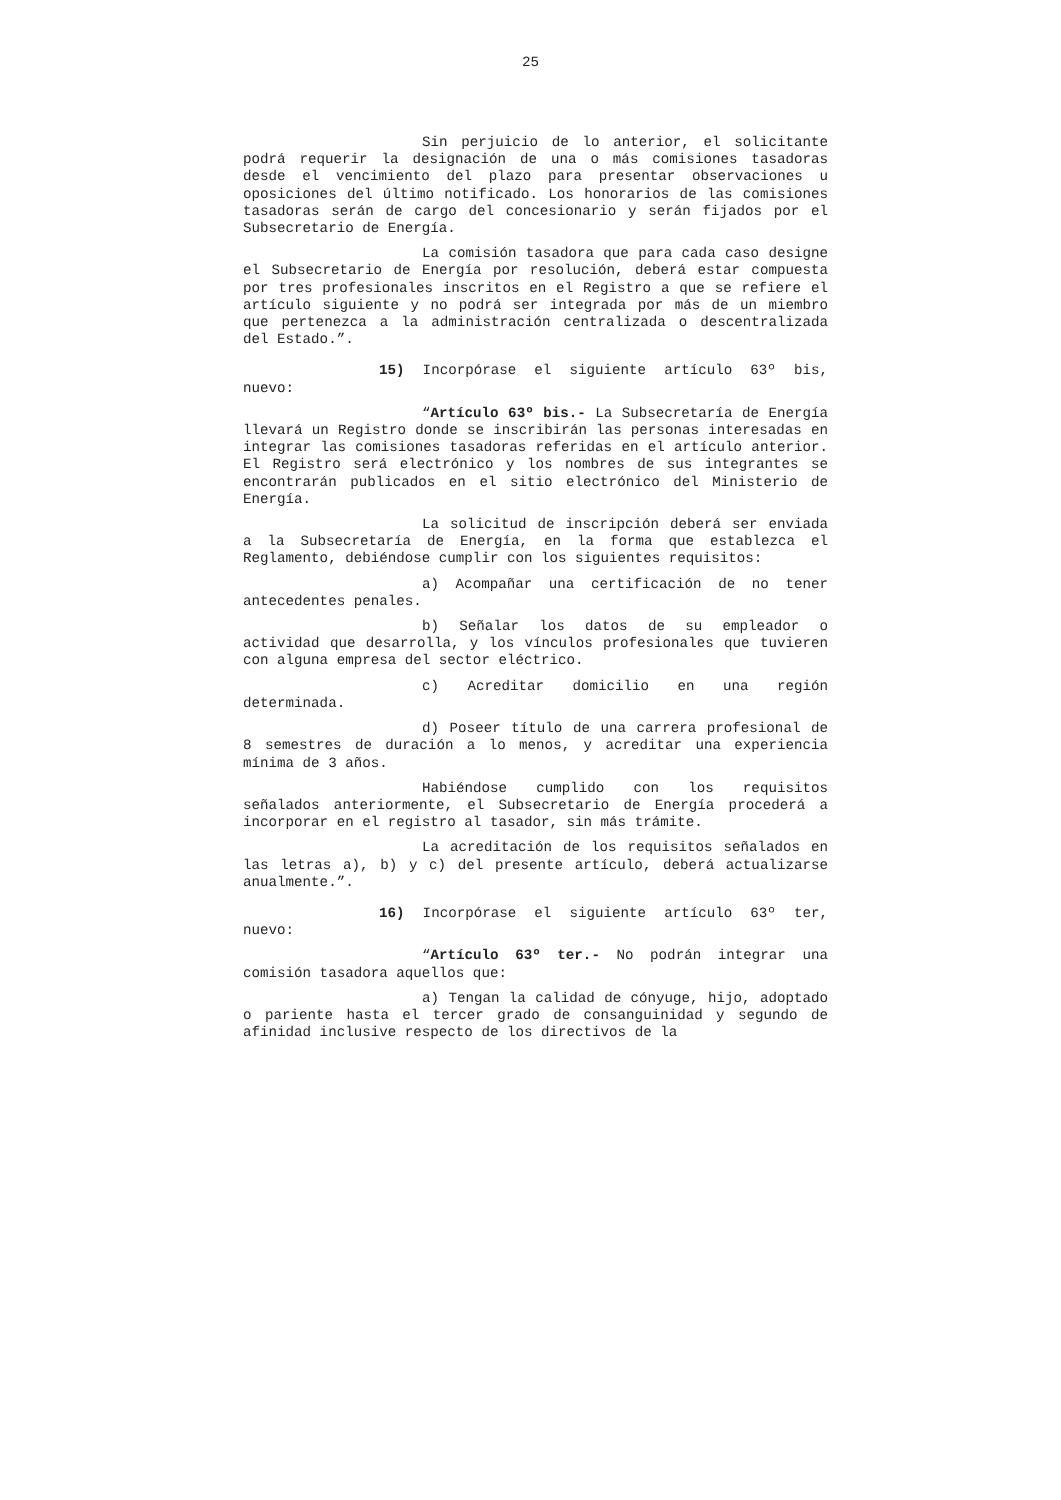25
Sin perjuicio de lo anterior, el solicitante podrá requerir la designación de una o más comisiones tasadoras desde el vencimiento del plazo para presentar observaciones u oposiciones del último notificado. Los honorarios de las comisiones tasadoras serán de cargo del concesionario y serán fijados por el Subsecretario de Energía.
La comisión tasadora que para cada caso designe el Subsecretario de Energía por resolución, deberá estar compuesta por tres profesionales inscritos en el Registro a que se refiere el artículo siguiente y no podrá ser integrada por más de un miembro que pertenezca a la administración centralizada o descentralizada del Estado.”.
15) Incorpórase el siguiente artículo 63º bis, nuevo:
“Artículo 63º bis.- La Subsecretaría de Energía llevará un Registro donde se inscribirán las personas interesadas en integrar las comisiones tasadoras referidas en el artículo anterior. El Registro será electrónico y los nombres de sus integrantes se encontrarán publicados en el sitio electrónico del Ministerio de Energía.
La solicitud de inscripción deberá ser enviada a la Subsecretaría de Energía, en la forma que establezca el Reglamento, debiéndose cumplir con los siguientes requisitos:
a) Acompañar una certificación de no tener antecedentes penales.
b) Señalar los datos de su empleador o actividad que desarrolla, y los vínculos profesionales que tuvieren con alguna empresa del sector eléctrico.
c) Acreditar domicilio en una región determinada.
d) Poseer título de una carrera profesional de 8 semestres de duración a lo menos, y acreditar una experiencia mínima de 3 años.
Habiéndose cumplido con los requisitos señalados anteriormente, el Subsecretario de Energía procederá a incorporar en el registro al tasador, sin más trámite.
La acreditación de los requisitos señalados en las letras a), b) y c) del presente artículo, deberá actualizarse anualmente.”.
16) Incorpórase el siguiente artículo 63º ter, nuevo:
“Artículo 63º ter.- No podrán integrar una comisión tasadora aquellos que:
a) Tengan la calidad de cónyuge, hijo, adoptado o pariente hasta el tercer grado de consanguinidad y segundo de afinidad inclusive respecto de los directivos de la